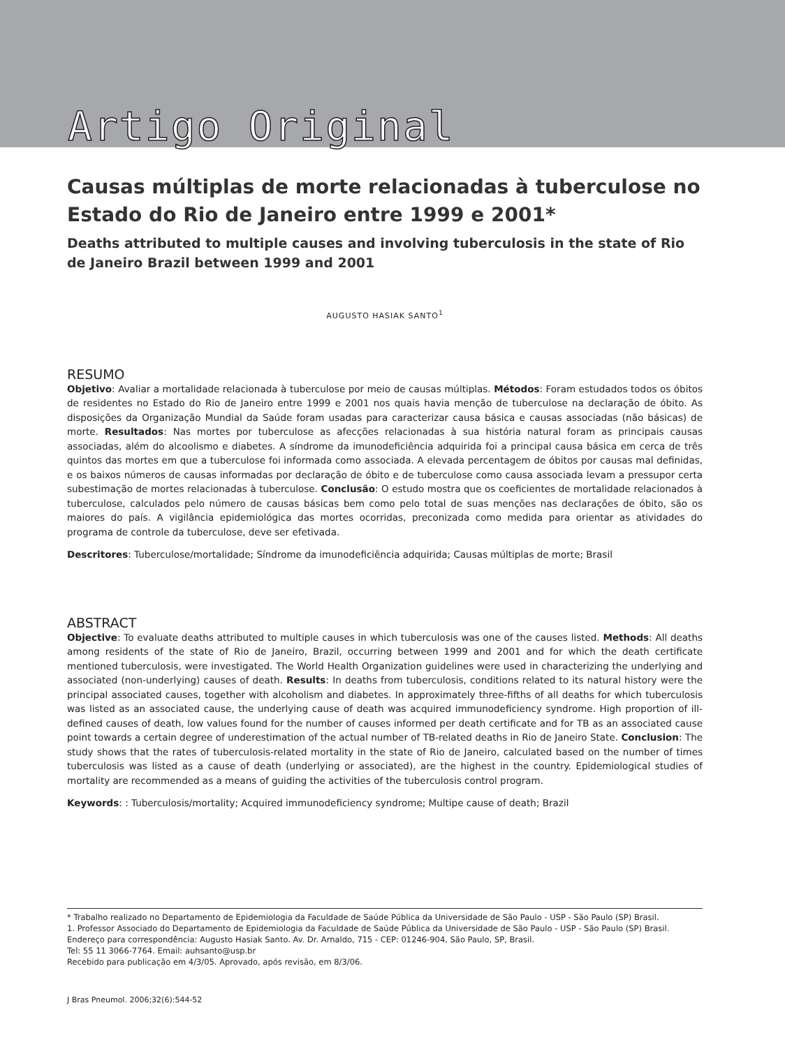Artigo Original
Causas múltiplas de morte relacionadas à tuberculose no Estado do Rio de Janeiro entre 1999 e 2001*
Deaths attributed to multiple causes and involving tuberculosis in the state of Rio de Janeiro Brazil between 1999 and 2001
AUGUSTO HASIAK SANTO<sup>1</sup>
RESUMO
Objetivo: Avaliar a mortalidade relacionada à tuberculose por meio de causas múltiplas. Métodos: Foram estudados todos os óbitos de residentes no Estado do Rio de Janeiro entre 1999 e 2001 nos quais havia menção de tuberculose na declaração de óbito. As disposições da Organização Mundial da Saúde foram usadas para caracterizar causa básica e causas associadas (não básicas) de morte. Resultados: Nas mortes por tuberculose as afecções relacionadas à sua história natural foram as principais causas associadas, além do alcoolismo e diabetes. A síndrome da imunodeficiência adquirida foi a principal causa básica em cerca de três quintos das mortes em que a tuberculose foi informada como associada. A elevada percentagem de óbitos por causas mal definidas, e os baixos números de causas informadas por declaração de óbito e de tuberculose como causa associada levam a pressupor certa subestimação de mortes relacionadas à tuberculose. Conclusão: O estudo mostra que os coeficientes de mortalidade relacionados à tuberculose, calculados pelo número de causas básicas bem como pelo total de suas menções nas declarações de óbito, são os maiores do país. A vigilância epidemiológica das mortes ocorridas, preconizada como medida para orientar as atividades do programa de controle da tuberculose, deve ser efetivada.
Descritores: Tuberculose/mortalidade; Síndrome da imunodeficiência adquirida; Causas múltiplas de morte; Brasil
ABSTRACT
Objective: To evaluate deaths attributed to multiple causes in which tuberculosis was one of the causes listed. Methods: All deaths among residents of the state of Rio de Janeiro, Brazil, occurring between 1999 and 2001 and for which the death certificate mentioned tuberculosis, were investigated. The World Health Organization guidelines were used in characterizing the underlying and associated (non-underlying) causes of death. Results: In deaths from tuberculosis, conditions related to its natural history were the principal associated causes, together with alcoholism and diabetes. In approximately three-fifths of all deaths for which tuberculosis was listed as an associated cause, the underlying cause of death was acquired immunodeficiency syndrome. High proportion of ill-defined causes of death, low values found for the number of causes informed per death certificate and for TB as an associated cause point towards a certain degree of underestimation of the actual number of TB-related deaths in Rio de Janeiro State. Conclusion: The study shows that the rates of tuberculosis-related mortality in the state of Rio de Janeiro, calculated based on the number of times tuberculosis was listed as a cause of death (underlying or associated), are the highest in the country. Epidemiological studies of mortality are recommended as a means of guiding the activities of the tuberculosis control program.
Keywords: : Tuberculosis/mortality; Acquired immunodeficiency syndrome; Multipe cause of death; Brazil
* Trabalho realizado no Departamento de Epidemiologia da Faculdade de Saúde Pública da Universidade de São Paulo - USP - São Paulo (SP) Brasil.
1. Professor Associado do Departamento de Epidemiologia da Faculdade de Saúde Pública da Universidade de São Paulo - USP - São Paulo (SP) Brasil.
Endereço para correspondência: Augusto Hasiak Santo. Av. Dr. Arnaldo, 715 - CEP: 01246-904, São Paulo, SP, Brasil.
Tel: 55 11 3066-7764. Email: auhsanto@usp.br
Recebido para publicação em 4/3/05. Aprovado, após revisão, em 8/3/06.
J Bras Pneumol. 2006;32(6):544-52